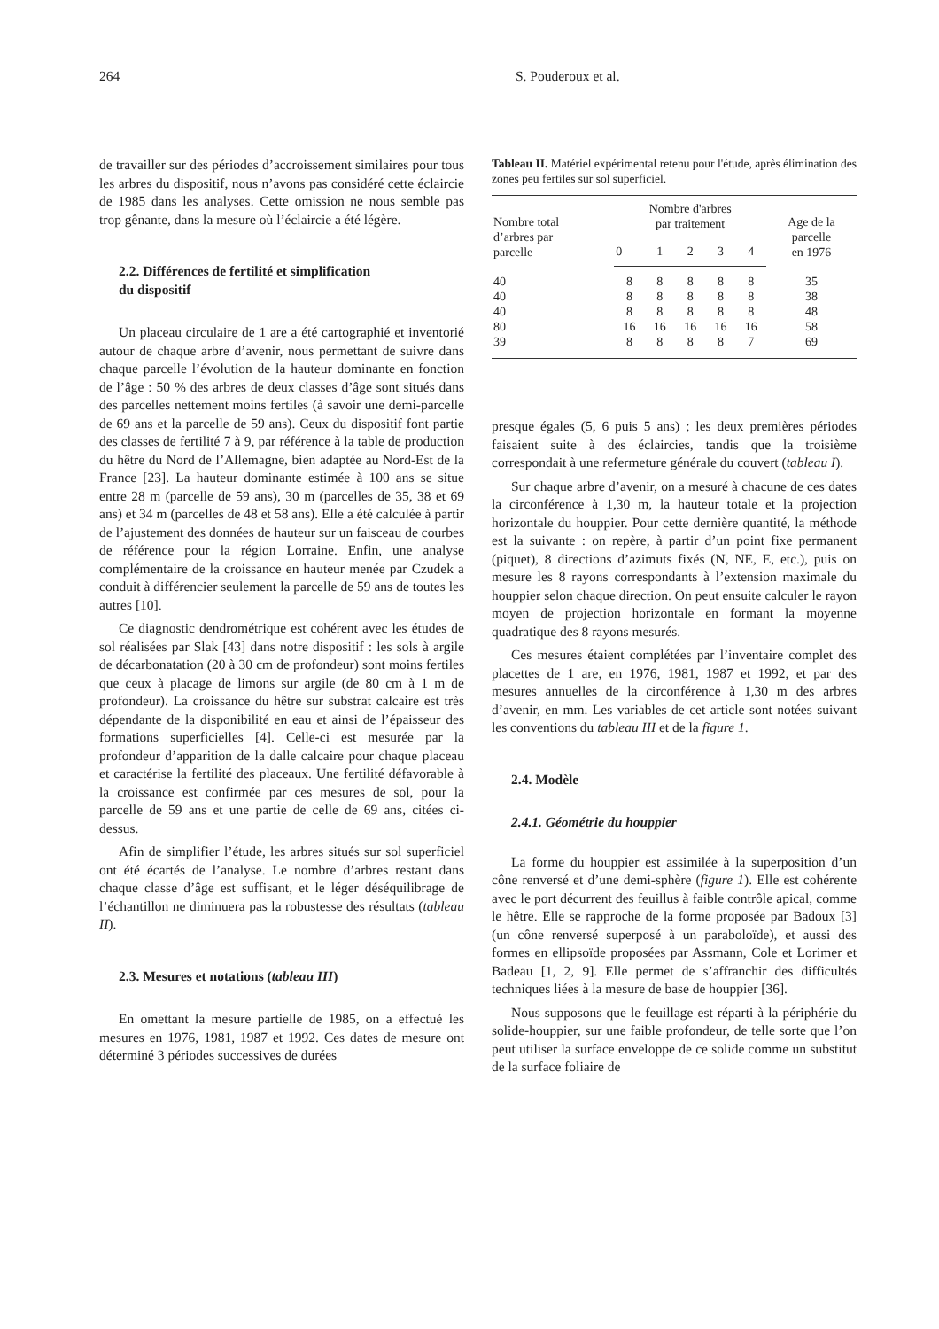264 S. Pouderoux et al.
de travailler sur des périodes d’accroissement similaires pour tous les arbres du dispositif, nous n’avons pas considéré cette éclaircie de 1985 dans les analyses. Cette omission ne nous semble pas trop gênante, dans la mesure où l’éclaircie a été légère.
2.2. Différences de fertilité et simplification
du dispositif
Un placeau circulaire de 1 are a été cartographié et inventorié autour de chaque arbre d’avenir, nous permettant de suivre dans chaque parcelle l’évolution de la hauteur dominante en fonction de l’âge : 50 % des arbres de deux classes d’âge sont situés dans des parcelles nettement moins fertiles (à savoir une demi-parcelle de 69 ans et la parcelle de 59 ans). Ceux du dispositif font partie des classes de fertilité 7 à 9, par référence à la table de production du hêtre du Nord de l’Allemagne, bien adaptée au Nord-Est de la France [23]. La hauteur dominante estimée à 100 ans se situe entre 28 m (parcelle de 59 ans), 30 m (parcelles de 35, 38 et 69 ans) et 34 m (parcelles de 48 et 58 ans). Elle a été calculée à partir de l’ajustement des données de hauteur sur un faisceau de courbes de référence pour la région Lorraine. Enfin, une analyse complémentaire de la croissance en hauteur menée par Czudek a conduit à différencier seulement la parcelle de 59 ans de toutes les autres [10].
Ce diagnostic dendrométrique est cohérent avec les études de sol réalisées par Slak [43] dans notre dispositif : les sols à argile de décarbonatation (20 à 30 cm de profondeur) sont moins fertiles que ceux à placage de limons sur argile (de 80 cm à 1 m de profondeur). La croissance du hêtre sur substrat calcaire est très dépendante de la disponibilité en eau et ainsi de l’épaisseur des formations superficielles [4]. Celle-ci est mesurée par la profondeur d’apparition de la dalle calcaire pour chaque placeau et caractérise la fertilité des placeaux. Une fertilité défavorable à la croissance est confirmée par ces mesures de sol, pour la parcelle de 59 ans et une partie de celle de 69 ans, citées ci-dessus.
Afin de simplifier l’étude, les arbres situés sur sol superficiel ont été écartés de l’analyse. Le nombre d’arbres restant dans chaque classe d’âge est suffisant, et le léger déséquilibrage de l’échantillon ne diminuera pas la robustesse des résultats (tableau II).
2.3. Mesures et notations (tableau III)
En omettant la mesure partielle de 1985, on a effectué les mesures en 1976, 1981, 1987 et 1992. Ces dates de mesure ont déterminé 3 périodes successives de durées
Tableau II. Matériel expérimental retenu pour l'étude, après élimination des zones peu fertiles sur sol superficiel.
| Nombre total d’arbres par parcelle | Nombre d'arbres par traitement | | | | | Age de la parcelle en 1976 |
| --- | --- | --- | --- | --- | --- | --- |
| | 0 | 1 | 2 | 3 | 4 | |
| 40 | 8 | 8 | 8 | 8 | 8 | 35 |
| 40 | 8 | 8 | 8 | 8 | 8 | 38 |
| 40 | 8 | 8 | 8 | 8 | 8 | 48 |
| 80 | 16 | 16 | 16 | 16 | 16 | 58 |
| 39 | 8 | 8 | 8 | 8 | 7 | 69 |
presque égales (5, 6 puis 5 ans) ; les deux premières périodes faisaient suite à des éclaircies, tandis que la troisième correspondait à une refermeture générale du couvert (tableau I).
Sur chaque arbre d’avenir, on a mesuré à chacune de ces dates la circonférence à 1,30 m, la hauteur totale et la projection horizontale du houppier. Pour cette dernière quantité, la méthode est la suivante : on repère, à partir d’un point fixe permanent (piquet), 8 directions d’azimuts fixés (N, NE, E, etc.), puis on mesure les 8 rayons correspondants à l’extension maximale du houppier selon chaque direction. On peut ensuite calculer le rayon moyen de projection horizontale en formant la moyenne quadratique des 8 rayons mesurés.
Ces mesures étaient complétées par l’inventaire complet des placettes de 1 are, en 1976, 1981, 1987 et 1992, et par des mesures annuelles de la circonférence à 1,30 m des arbres d’avenir, en mm. Les variables de cet article sont notées suivant les conventions du tableau III et de la figure 1.
2.4. Modèle
2.4.1. Géométrie du houppier
La forme du houppier est assimilée à la superposition d’un cône renversé et d’une demi-sphère (figure 1). Elle est cohérente avec le port décurrent des feuillus à faible contrôle apical, comme le hêtre. Elle se rapproche de la forme proposée par Badoux [3] (un cône renversé superposé à un paraboloïde), et aussi des formes en ellipsoïde proposées par Assmann, Cole et Lorimer et Badeau [1, 2, 9]. Elle permet de s’affranchir des difficultés techniques liées à la mesure de base de houppier [36].
Nous supposons que le feuillage est réparti à la périphérie du solide-houppier, sur une faible profondeur, de telle sorte que l’on peut utiliser la surface enveloppe de ce solide comme un substitut de la surface foliaire de